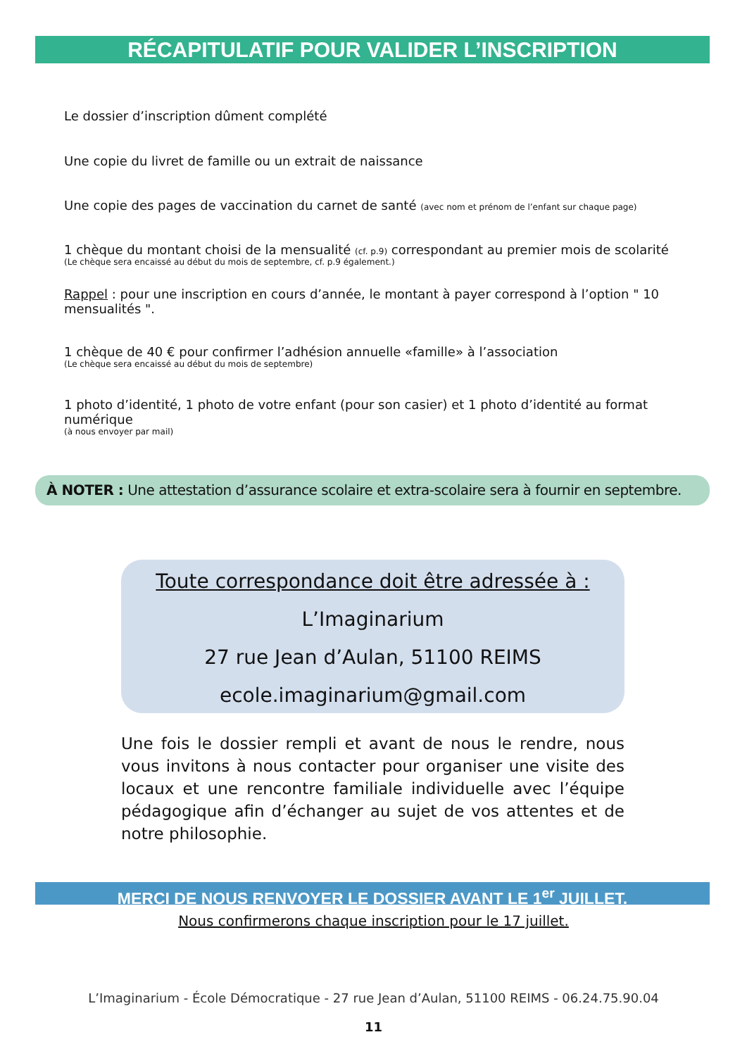RÉCAPITULATIF POUR VALIDER L’INSCRIPTION
Le dossier d’inscription dûment complété
Une copie du livret de famille ou un extrait de naissance
Une copie des pages de vaccination du carnet de santé (avec nom et prénom de l’enfant sur chaque page)
1 chèque du montant choisi de la mensualité (cf. p.9) correspondant au premier mois de scolarité
(Le chèque sera encaissé au début du mois de septembre, cf. p.9 également.)
Rappel : pour une inscription en cours d’année, le montant à payer correspond à l’option " 10 mensualités ".
1 chèque de 40 € pour confirmer l’adhésion annuelle «famille» à l’association
(Le chèque sera encaissé au début du mois de septembre)
1 photo d’identité, 1 photo de votre enfant (pour son casier) et 1 photo d’identité au format numérique
(à nous envoyer par mail)
À NOTER : Une attestation d’assurance scolaire et extra-scolaire sera à fournir en septembre.
Toute correspondance doit être adressée à :
L’Imaginarium
27 rue Jean d’Aulan, 51100 REIMS
ecole.imaginarium@gmail.com
Une fois le dossier rempli et avant de nous le rendre, nous vous invitons à nous contacter pour organiser une visite des locaux et une rencontre familiale individuelle avec l’équipe pédagogique afin d’échanger au sujet de vos attentes et de notre philosophie.
MERCI DE NOUS RENVOYER LE DOSSIER AVANT LE 1<sup>er</sup> JUILLET.
Nous confirmerons chaque inscription pour le 17 juillet.
L’Imaginarium - École Démocratique - 27 rue Jean d’Aulan, 51100 REIMS - 06.24.75.90.04
11